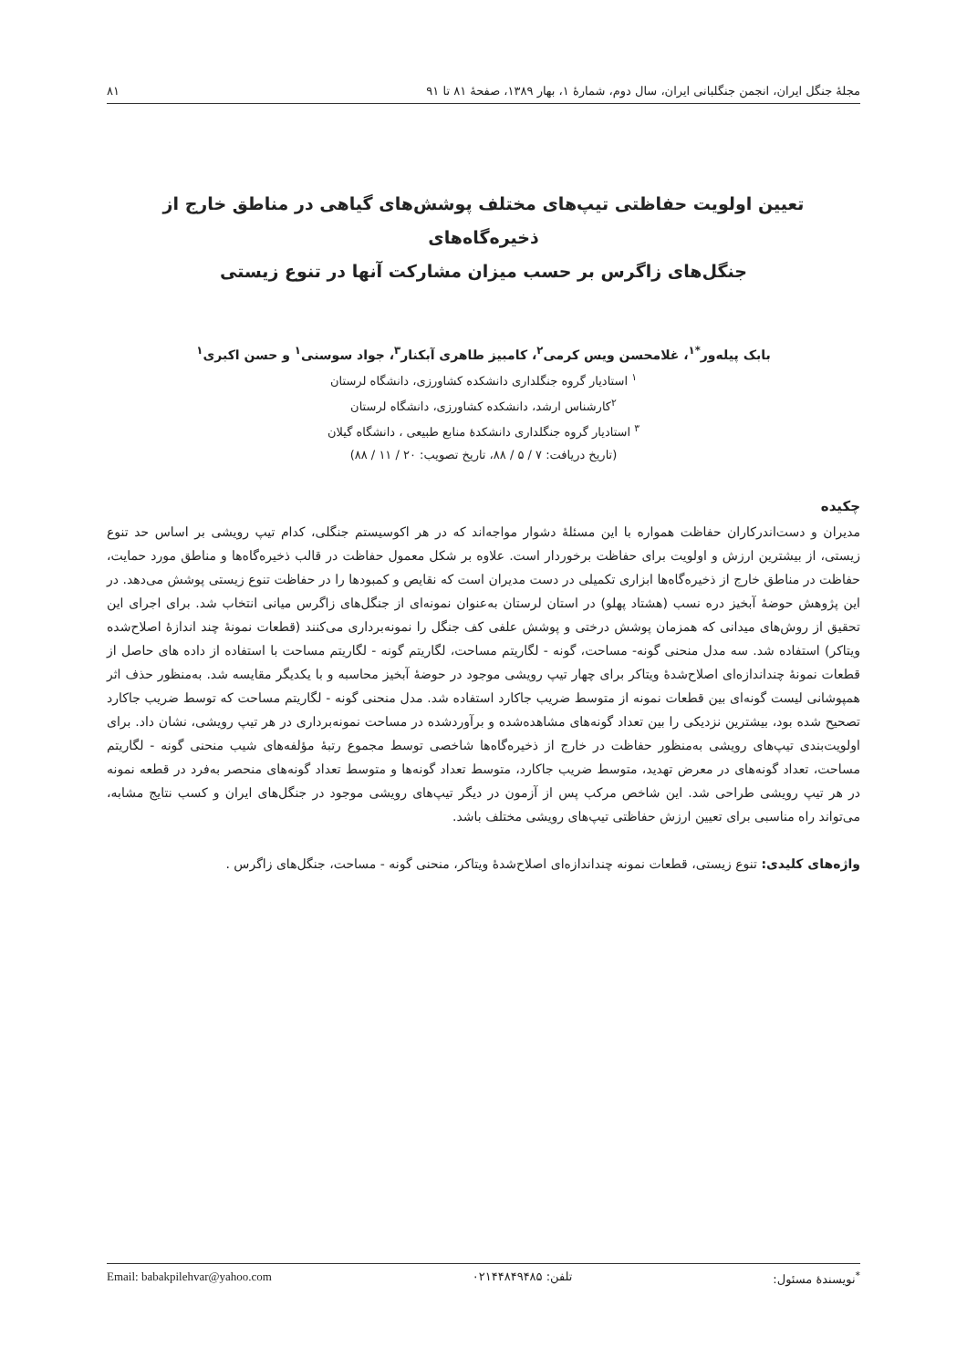مجلهٔ جنگل ایران، انجمن جنگلبانی ایران، سال دوم، شمارهٔ ۱، بهار ۱۳۸۹، صفحهٔ ۸۱ تا ۹۱ ۸۱
تعیین اولویت حفاظتی تیپ‌های مختلف پوشش‌های گیاهی در مناطق خارج از ذخیره‌گاه‌های
جنگل‌های زاگرس بر حسب میزان مشارکت آنها در تنوع زیستی
بابک پیله‌ور<sup>*۱</sup>، غلامحسن ویس کرمی<sup>۲</sup>، کامبیز طاهری آبکنار<sup>۳</sup>، جواد سوسنی<sup>۱</sup> و حسن اکبری<sup>۱</sup>
<sup>۱</sup> استادیار گروه جنگلداری دانشکده کشاورزی، دانشگاه لرستان
<sup>۲</sup> کارشناس ارشد، دانشکده کشاورزی، دانشگاه لرستان
<sup>۳</sup> استادیار گروه جنگلداری دانشکدهٔ منابع طبیعی ، دانشگاه گیلان
(تاریخ دریافت: ۷ / ۵ / ۸۸، تاریخ تصویب: ۲۰ / ۱۱ / ۸۸)
چکیده
مدیران و دست‌اندرکاران حفاظت همواره با این مسئلهٔ دشوار مواجه‌اند که در هر اکوسیستم جنگلی، کدام تیپ رویشی بر اساس حد تنوع زیستی، از بیشترین ارزش و اولویت برای حفاظت برخوردار است. علاوه بر شکل معمول حفاظت در قالب ذخیره‌گاه‌ها و مناطق مورد حمایت، حفاظت در مناطق خارج از ذخیره‌گاه‌ها ابزاری تکمیلی در دست مدیران است که نقایص و کمبودها را در حفاظت تنوع زیستی پوشش می‌دهد. در این پژوهش حوضهٔ آبخیز دره نسب (هشتاد پهلو) در استان لرستان به‌عنوان نمونه‌ای از جنگل‌های زاگرس میانی انتخاب شد. برای اجرای این تحقیق از روش‌های میدانی که همزمان پوشش درختی و پوشش علفی کف جنگل را نمونه‌برداری می‌کنند (قطعات نمونهٔ چند اندازهٔ اصلاح‌شده ویتاکر) استفاده شد. سه مدل منحنی گونه- مساحت، گونه - لگاریتم مساحت، لگاریتم گونه - لگاریتم مساحت با استفاده از داده های حاصل از قطعات نمونهٔ چنداندازه‌ای اصلاح‌شدهٔ ویتاکر برای چهار تیپ رویشی موجود در حوضهٔ آبخیز محاسبه و با یکدیگر مقایسه شد. به‌منظور حذف اثر همپوشانی لیست گونه‌ای بین قطعات نمونه از متوسط ضریب جاکارد استفاده شد. مدل منحنی گونه - لگاریتم مساحت که توسط ضریب جاکارد تصحیح شده بود، بیشترین نزدیکی را بین تعداد گونه‌های مشاهده‌شده و برآوردشده در مساحت نمونه‌برداری در هر تیپ رویشی، نشان داد. برای اولویت‌بندی تیپ‌های رویشی به‌منظور حفاظت در خارج از ذخیره‌گاه‌ها شاخصی توسط مجموع رتبهٔ مؤلفه‌های شیب منحنی گونه - لگاریتم مساحت، تعداد گونه‌های در معرض تهدید، متوسط ضریب جاکارد، متوسط تعداد گونه‌ها و متوسط تعداد گونه‌های منحصر به‌فرد در قطعه نمونه در هر تیپ رویشی طراحی شد. این شاخص مرکب پس از آزمون در دیگر تیپ‌های رویشی موجود در جنگل‌های ایران و کسب نتایج مشابه، می‌تواند راه مناسبی برای تعیین ارزش حفاظتی تیپ‌های رویشی مختلف باشد.
واژه‌های کلیدی: تنوع زیستی، قطعات نمونه چنداندازه‌ای اصلاح‌شدهٔ ویتاکر، منحنی گونه - مساحت، جنگل‌های زاگرس .
<sup>*</sup> نویسندهٔ مسئول: تلفن: ۰۲۱۴۴۸۴۹۴۸۵ Email: babakpilehvar@yahoo.com